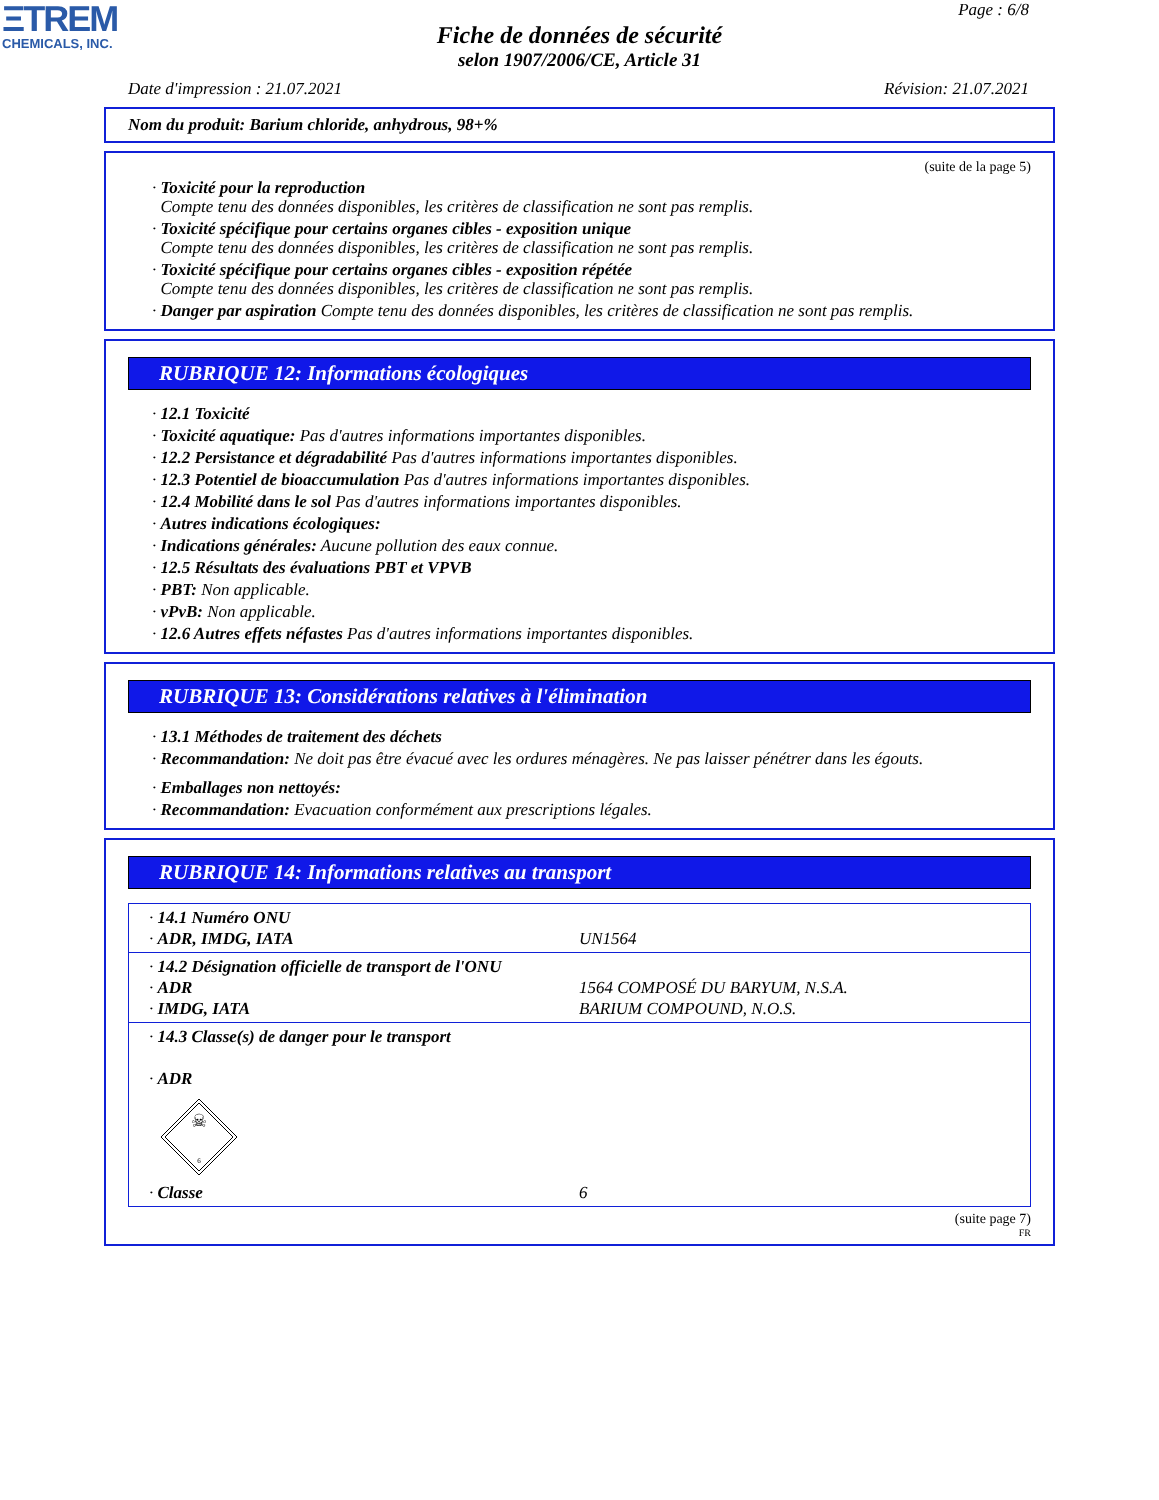ΞTREM
CHEMICALS, INC.
Page : 6/8
Fiche de données de sécurité
selon 1907/2006/CE, Article 31
Date d'impression : 21.07.2021 Révision: 21.07.2021
Nom du produit: Barium chloride, anhydrous, 98+%
(suite de la page 5)
· Toxicité pour la reproduction
Compte tenu des données disponibles, les critères de classification ne sont pas remplis.
· Toxicité spécifique pour certains organes cibles - exposition unique
Compte tenu des données disponibles, les critères de classification ne sont pas remplis.
· Toxicité spécifique pour certains organes cibles - exposition répétée
Compte tenu des données disponibles, les critères de classification ne sont pas remplis.
· Danger par aspiration Compte tenu des données disponibles, les critères de classification ne sont pas remplis.
RUBRIQUE 12: Informations écologiques
· 12.1 Toxicité
· Toxicité aquatique: Pas d'autres informations importantes disponibles.
· 12.2 Persistance et dégradabilité Pas d'autres informations importantes disponibles.
· 12.3 Potentiel de bioaccumulation Pas d'autres informations importantes disponibles.
· 12.4 Mobilité dans le sol Pas d'autres informations importantes disponibles.
· Autres indications écologiques:
· Indications générales: Aucune pollution des eaux connue.
· 12.5 Résultats des évaluations PBT et VPVB
· PBT: Non applicable.
· vPvB: Non applicable.
· 12.6 Autres effets néfastes Pas d'autres informations importantes disponibles.
RUBRIQUE 13: Considérations relatives à l'élimination
· 13.1 Méthodes de traitement des déchets
· Recommandation: Ne doit pas être évacué avec les ordures ménagères. Ne pas laisser pénétrer dans les égouts.
· Emballages non nettoyés:
· Recommandation: Evacuation conformément aux prescriptions légales.
RUBRIQUE 14: Informations relatives au transport
| · 14.1 Numéro ONU · ADR, IMDG, IATA | UN1564 |
| · 14.2 Désignation officielle de transport de l'ONU · ADR · IMDG, IATA | 1564 COMPOSÉ DU BARYUM, N.S.A. BARIUM COMPOUND, N.O.S. |
| · 14.3 Classe(s) de danger pour le transport · ADR ☠ 6 · Classe | 6 |
(suite page 7)
FR